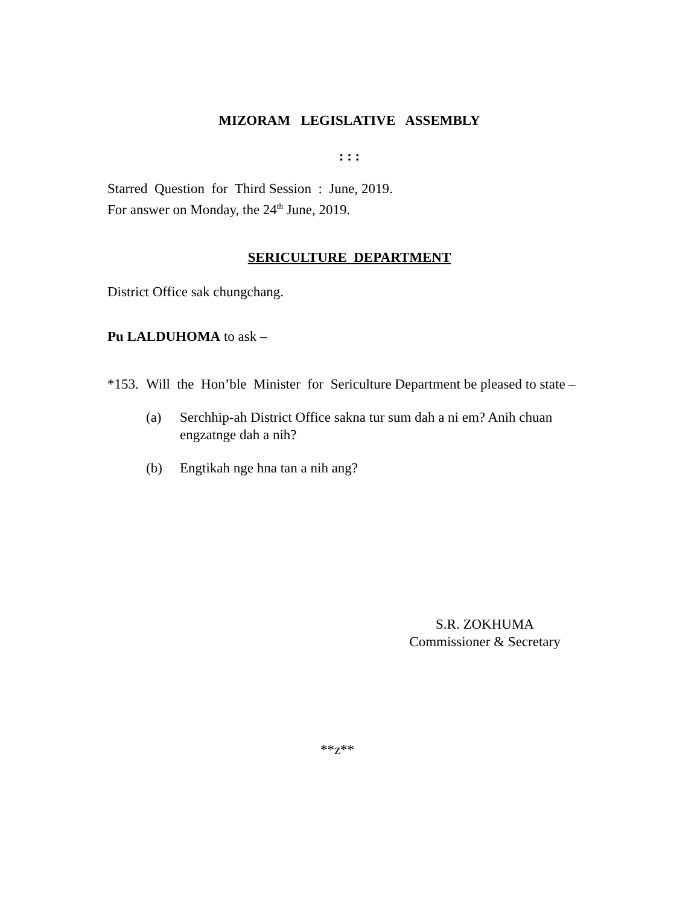MIZORAM LEGISLATIVE ASSEMBLY
: : :
Starred Question for Third Session : June, 2019.
For answer on Monday, the 24<sup>th</sup> June, 2019.
SERICULTURE DEPARTMENT
District Office sak chungchang.
Pu LALDUHOMA to ask –
*153.
Will the Hon’ble Minister for Sericulture Department be pleased to state –
(a) Serchhip-ah District Office sakna tur sum dah a ni em? Anih chuan engzatnge dah a nih?
(b) Engtikah nge hna tan a nih ang?
S.R. ZOKHUMA
Commissioner & Secretary
**z**